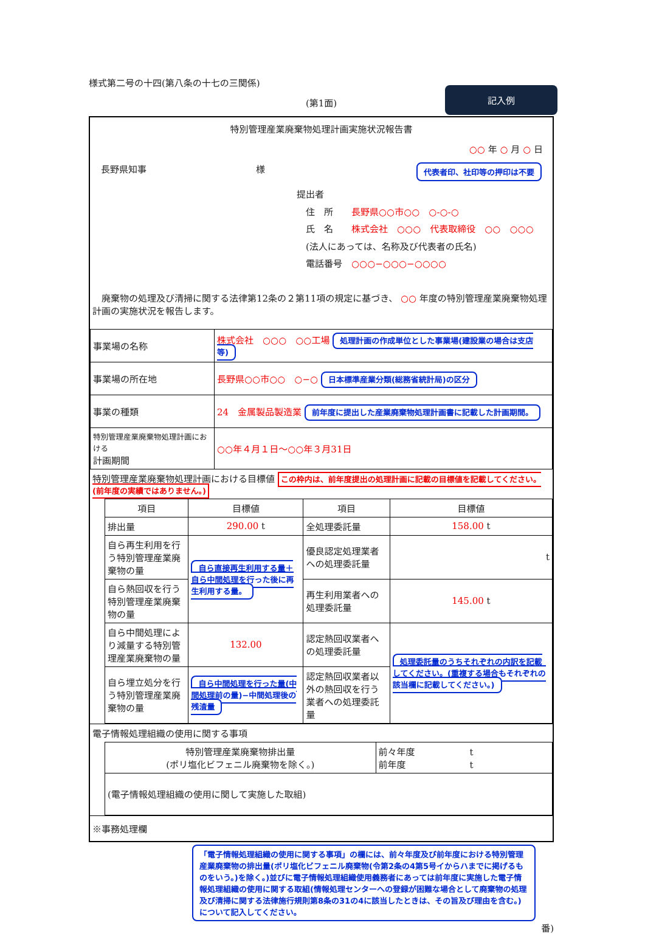様式第二号の十四(第八条の十七の三関係)
(第1面)
記入例
特別管理産業廃棄物処理計画実施状況報告書
○○ 年 ○ 月 ○ 日
長野県知事　　　　　　　　　　　　様 代表者印、社印等の押印は不要
提出者
　住　所　　長野県○○市○○　○-○-○
　氏　名　　株式会社　○○○　代表取締役　○○　○○○
　(法人にあっては、名称及び代表者の氏名)
　電話番号　○○○−○○○−○○○○
　廃棄物の処理及び清掃に関する法律第12条の２第11項の規定に基づき、 ○○ 年度の特別管理産業廃棄物処理計画の実施状況を報告します。
| 事業場の名称 | 株式会社 ○○○ ○○工場 処理計画の作成単位とした事業場(建設業の場合は支店等) |
| 事業場の所在地 | 長野県○○市○○ ○−○ 日本標準産業分類(総務省統計局)の区分 |
| 事業の種類 | 24 金属製品製造業 前年度に提出した産業廃棄物処理計画書に記載した計画期間。 |
| 特別管理産業廃棄物処理計画における 計画期間 | ○○年４月１日〜○○年３月31日 |
特別管理産業廃棄物処理計画における目標値 この枠内は、前年度提出の処理計画に記載の目標値を記載してください。(前年度の実績ではありません。)
| 項目 | 目標値 | 項目 | 目標値 |
| --- | --- | --- | --- |
| 排出量 | 290.00 t | 全処理委託量 | 158.00 t |
| 自ら再生利用を行う特別管理産業廃棄物の量 | 自ら直接再生利用する量＋自ら中間処理を行った後に再生利用する量。 | 優良認定処理業者への処理委託量 | t |
| 自ら熱回収を行う特別管理産業廃棄物の量 | | 再生利用業者への処理委託量 | 145.00 t |
| 自ら中間処理により減量する特別管理産業廃棄物の量 | 132.00 | 認定熱回収業者への処理委託量 | 処理委託量のうちそれぞれの内訳を記載してください。(重複する場合もそれぞれの該当欄に記載してください。) |
| 自ら埋立処分を行う特別管理産業廃棄物の量 | 自ら中間処理を行った量(中間処理前の量)−中間処理後の残渣量 | 認定熱回収業者以外の熱回収を行う業者への処理委託量 | |
電子情報処理組織の使用に関する事項
| 特別管理産業廃棄物排出量 (ポリ塩化ビフェニル廃棄物を除く。) | 前々年度 t 前年度 t |
| (電子情報処理組織の使用に関して実施した取組) | |
※事務処理欄
「電子情報処理組織の使用に関する事項」の欄には、前々年度及び前年度における特別管理産業廃棄物の排出量(ポリ塩化ビフェニル廃棄物(令第2条の4第5号イからハまでに掲げるものをいう。)を除く。)並びに電子情報処理組織使用義務者にあっては前年度に実施した電子情報処理組織の使用に関する取組(情報処理センターへの登録が困難な場合として廃棄物の処理及び清掃に関する法律施行規則第8条の31の4に該当したときは、その旨及び理由を含む。)について記入してください。
番)